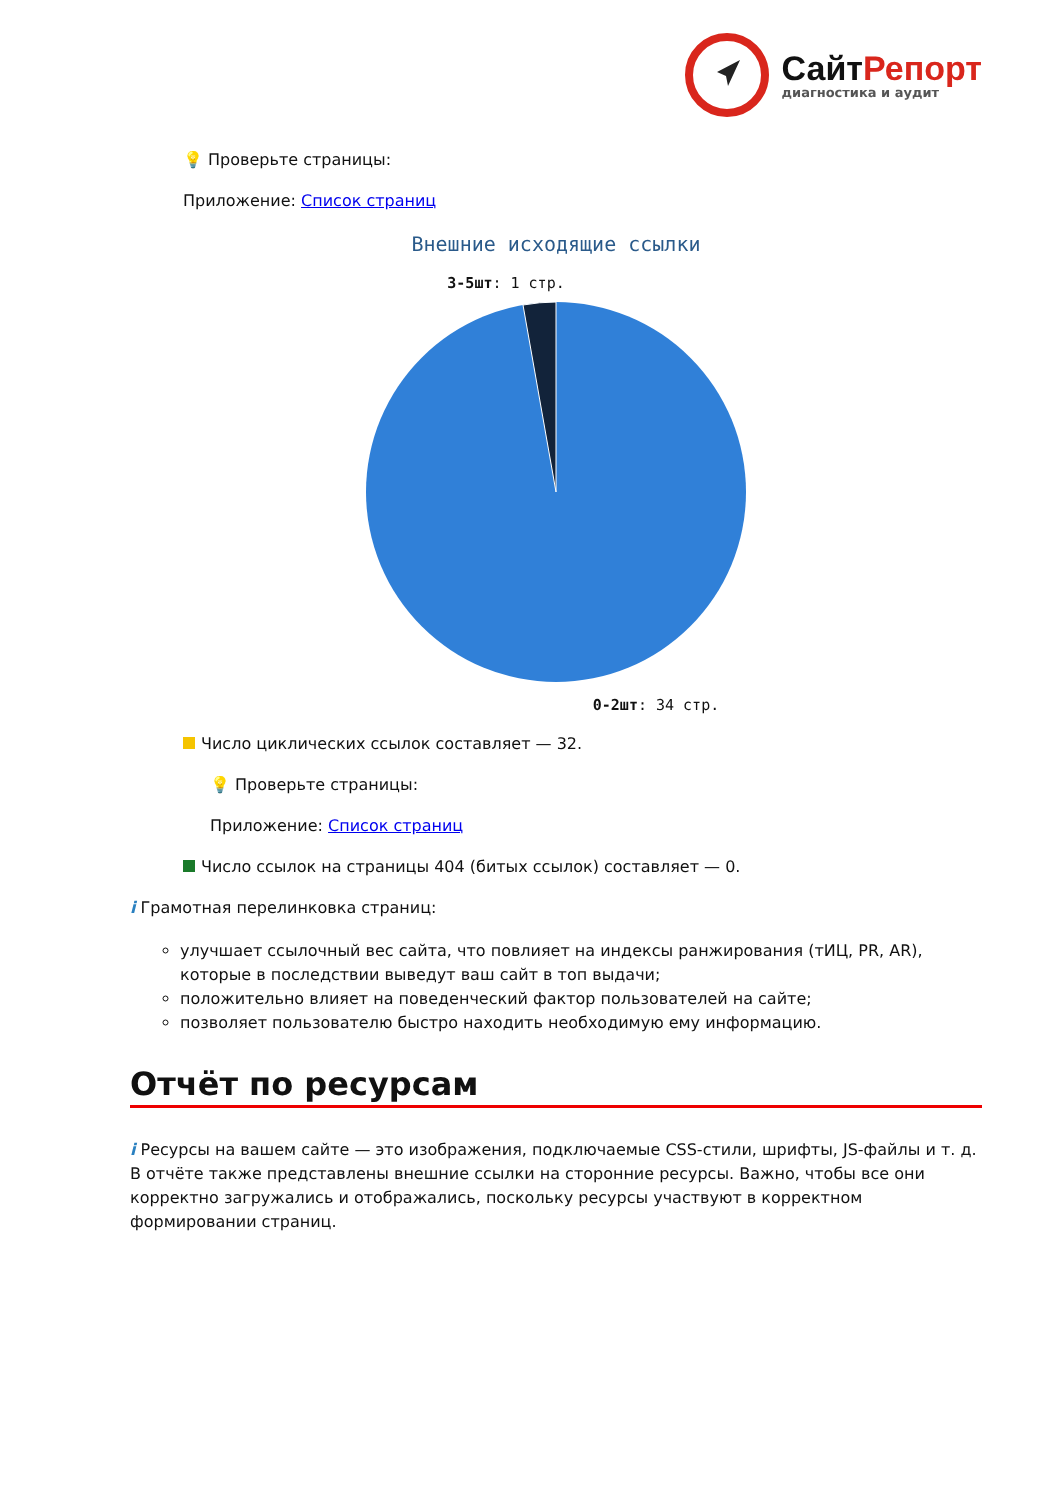СайтРепорт
диагностика и аудит
💡 Проверьте страницы:
Приложение: Список страниц
Внешние исходящие ссылки
3-5шт: 1 стр.
0-2шт: 34 стр.
Число циклических ссылок составляет — 32.
💡 Проверьте страницы:
Приложение: Список страниц
Число ссылок на страницы 404 (битых ссылок) составляет — 0.
i Грамотная перелинковка страниц:
улучшает ссылочный вес сайта, что повлияет на индексы ранжирования (тИЦ, PR, AR), которые в последствии выведут ваш сайт в топ выдачи;
положительно влияет на поведенческий фактор пользователей на сайте;
позволяет пользователю быстро находить необходимую ему информацию.
Отчёт по ресурсам
i Ресурсы на вашем сайте — это изображения, подключаемые CSS-стили, шрифты, JS-файлы и т. д. В отчёте также представлены внешние ссылки на сторонние ресурсы. Важно, чтобы все они корректно загружались и отображались, поскольку ресурсы участвуют в корректном формировании страниц.